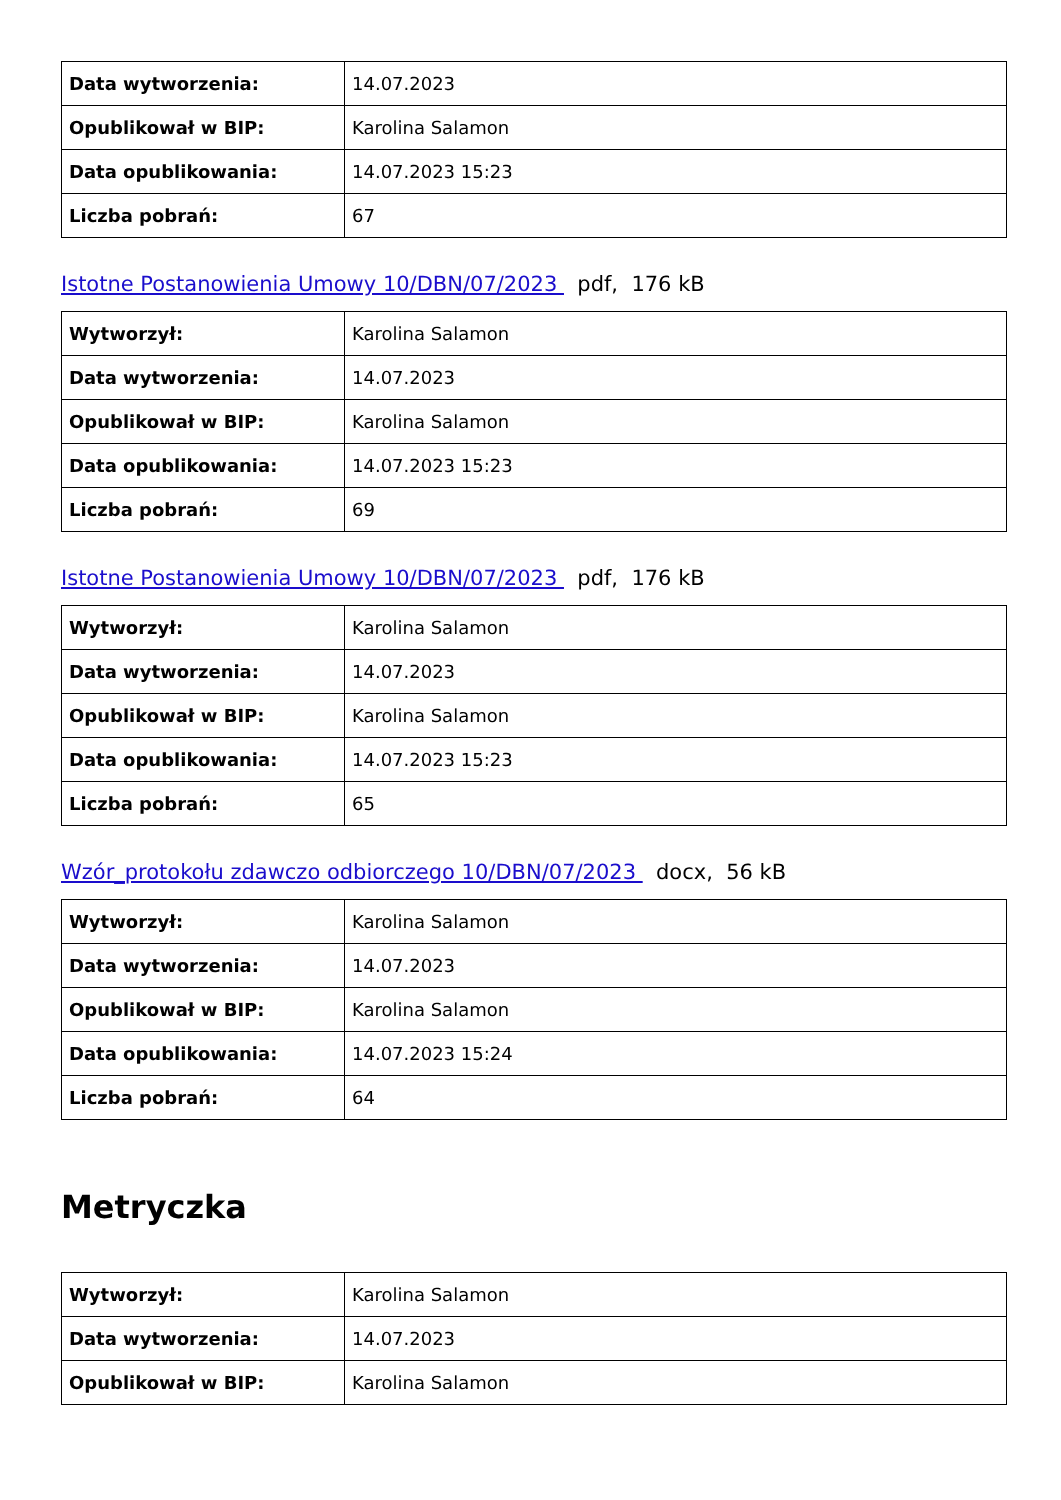| Data wytworzenia: | 14.07.2023 |
| Opublikował w BIP: | Karolina Salamon |
| Data opublikowania: | 14.07.2023 15:23 |
| Liczba pobrań: | 67 |
Istotne Postanowienia Umowy 10/DBN/07/2023 pdf, 176 kB
| Wytworzył: | Karolina Salamon |
| Data wytworzenia: | 14.07.2023 |
| Opublikował w BIP: | Karolina Salamon |
| Data opublikowania: | 14.07.2023 15:23 |
| Liczba pobrań: | 69 |
Istotne Postanowienia Umowy 10/DBN/07/2023 pdf, 176 kB
| Wytworzył: | Karolina Salamon |
| Data wytworzenia: | 14.07.2023 |
| Opublikował w BIP: | Karolina Salamon |
| Data opublikowania: | 14.07.2023 15:23 |
| Liczba pobrań: | 65 |
Wzór_protokołu zdawczo odbiorczego 10/DBN/07/2023 docx, 56 kB
| Wytworzył: | Karolina Salamon |
| Data wytworzenia: | 14.07.2023 |
| Opublikował w BIP: | Karolina Salamon |
| Data opublikowania: | 14.07.2023 15:24 |
| Liczba pobrań: | 64 |
Metryczka
| Wytworzył: | Karolina Salamon |
| Data wytworzenia: | 14.07.2023 |
| Opublikował w BIP: | Karolina Salamon |